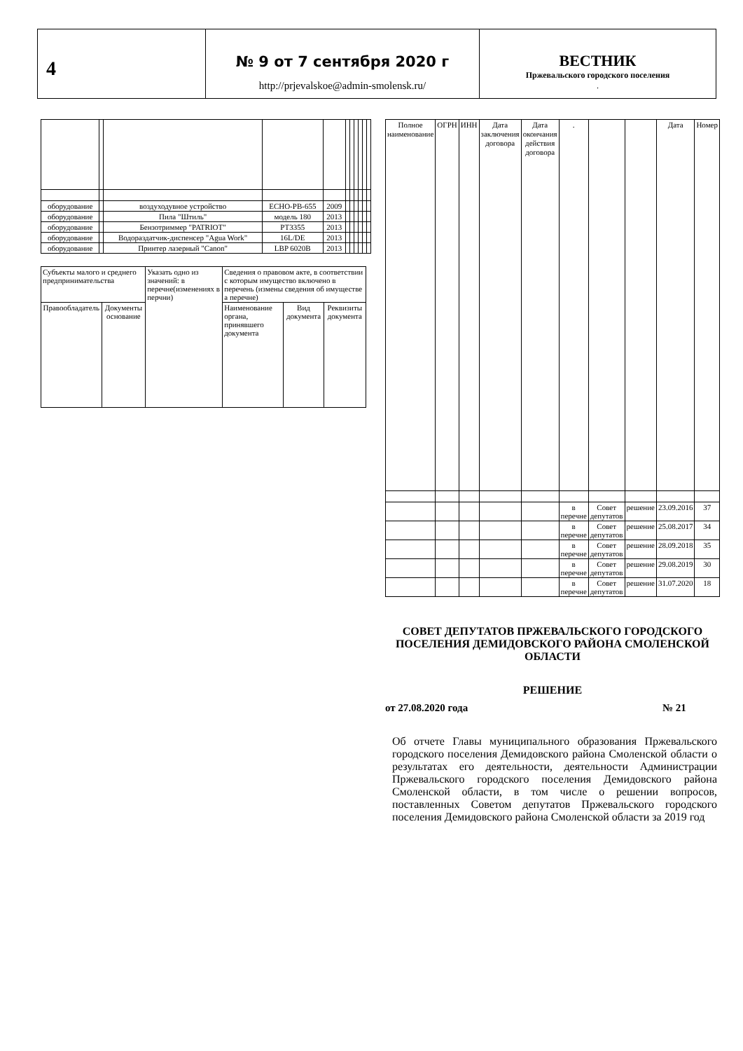4
№ 9 от 7 сентября 2020 г
http://prjevalskoe@admin-smolensk.ru/
ВЕСТНИК
Пржевальского городского поселения
.
| оборудование | | воздуходувное устройство | ECHO-PB-655 | 2009 | | | | | | |
| оборудование | | Пила "Штиль" | модель 180 | 2013 | | | | | | |
| оборудование | | Бензотриммер "PATRIOT" | PT3355 | 2013 | | | | | | |
| оборудование | | Водораздатчик-диспенсер "Agua Work" | 16L/DE | 2013 | | | | | | |
| оборудование | | Принтер лазерный "Canon" | LBP 6020B | 2013 | | | | | | |
| Субъекты малого и среднего предпринимательства | | Указать одно из значений: в перечне(изменениях в перчни) | Сведения о правовом акте, в соответствии с которым имущество включено в перечень (измены сведения об имуществе а перечне) | | |
| Правообладатель | Документы основание | | Наименование органа, принявшего документа | Вид документа | Реквизиты документа |
| Полное наименование | ОГРН | ИНН | Дата заключения договора | Дата окончания действия договора | . | | | Дата | Номер |
| | | | | | в перечне | Совет депутатов | решение | 23.09.2016 | 37 |
| | | | | | в перечне | Совет депутатов | решение | 25.08.2017 | 34 |
| | | | | | в перечне | Совет депутатов | решение | 28.09.2018 | 35 |
| | | | | | в перечне | Совет депутатов | решение | 29.08.2019 | 30 |
| | | | | | в перечне | Совет депутатов | решение | 31.07.2020 | 18 |
СОВЕТ ДЕПУТАТОВ ПРЖЕВАЛЬСКОГО ГОРОДСКОГО ПОСЕЛЕНИЯ ДЕМИДОВСКОГО РАЙОНА СМОЛЕНСКОЙ ОБЛАСТИ
РЕШЕНИЕ
от 27.08.2020 года № 21
Об отчете Главы муниципального образования Пржевальского городского поселения Демидовского района Смоленской области о результатах его деятельности, деятельности Администрации Пржевальского городского поселения Демидовского района Смоленской области, в том числе о решении вопросов, поставленных Советом депутатов Пржевальского городского поселения Демидовского района Смоленской области за 2019 год